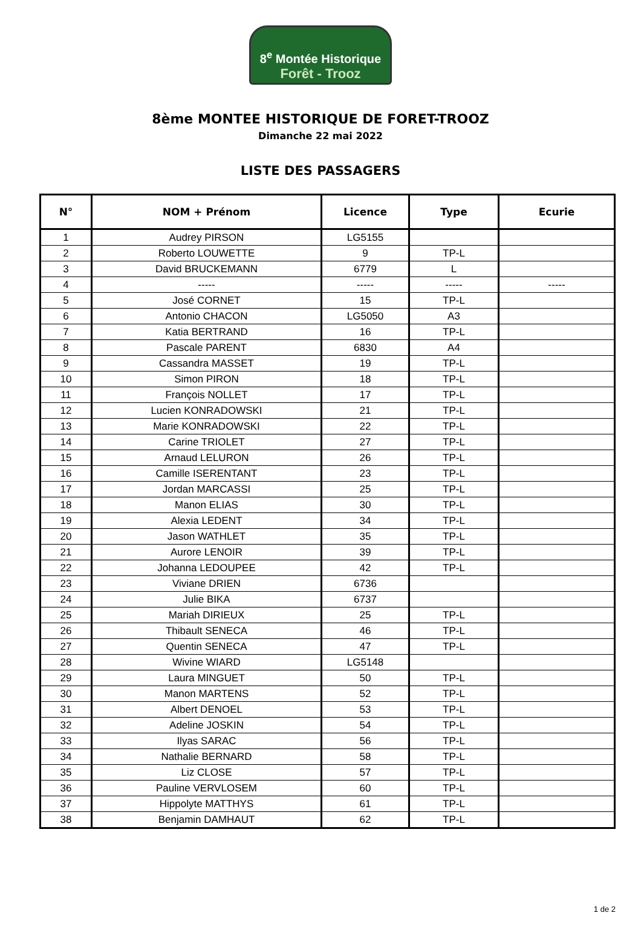8<sup>e</sup> Montée Historique
Forêt - Trooz
8ème MONTEE HISTORIQUE DE FORET-TROOZ
Dimanche 22 mai 2022
LISTE DES PASSAGERS
| N° | NOM + Prénom | Licence | Type | Ecurie |
| --- | --- | --- | --- | --- |
| 1 | Audrey PIRSON | LG5155 | | |
| 2 | Roberto LOUWETTE | 9 | TP-L | |
| 3 | David BRUCKEMANN | 6779 | L | |
| 4 | ----- | ----- | ----- | ----- |
| 5 | José CORNET | 15 | TP-L | |
| 6 | Antonio CHACON | LG5050 | A3 | |
| 7 | Katia BERTRAND | 16 | TP-L | |
| 8 | Pascale PARENT | 6830 | A4 | |
| 9 | Cassandra MASSET | 19 | TP-L | |
| 10 | Simon PIRON | 18 | TP-L | |
| 11 | François NOLLET | 17 | TP-L | |
| 12 | Lucien KONRADOWSKI | 21 | TP-L | |
| 13 | Marie KONRADOWSKI | 22 | TP-L | |
| 14 | Carine TRIOLET | 27 | TP-L | |
| 15 | Arnaud LELURON | 26 | TP-L | |
| 16 | Camille ISERENTANT | 23 | TP-L | |
| 17 | Jordan MARCASSI | 25 | TP-L | |
| 18 | Manon ELIAS | 30 | TP-L | |
| 19 | Alexia LEDENT | 34 | TP-L | |
| 20 | Jason WATHLET | 35 | TP-L | |
| 21 | Aurore LENOIR | 39 | TP-L | |
| 22 | Johanna LEDOUPEE | 42 | TP-L | |
| 23 | Viviane DRIEN | 6736 | | |
| 24 | Julie BIKA | 6737 | | |
| 25 | Mariah DIRIEUX | 25 | TP-L | |
| 26 | Thibault SENECA | 46 | TP-L | |
| 27 | Quentin SENECA | 47 | TP-L | |
| 28 | Wivine WIARD | LG5148 | | |
| 29 | Laura MINGUET | 50 | TP-L | |
| 30 | Manon MARTENS | 52 | TP-L | |
| 31 | Albert DENOEL | 53 | TP-L | |
| 32 | Adeline JOSKIN | 54 | TP-L | |
| 33 | Ilyas SARAC | 56 | TP-L | |
| 34 | Nathalie BERNARD | 58 | TP-L | |
| 35 | Liz CLOSE | 57 | TP-L | |
| 36 | Pauline VERVLOSEM | 60 | TP-L | |
| 37 | Hippolyte MATTHYS | 61 | TP-L | |
| 38 | Benjamin DAMHAUT | 62 | TP-L | |
1 de 2